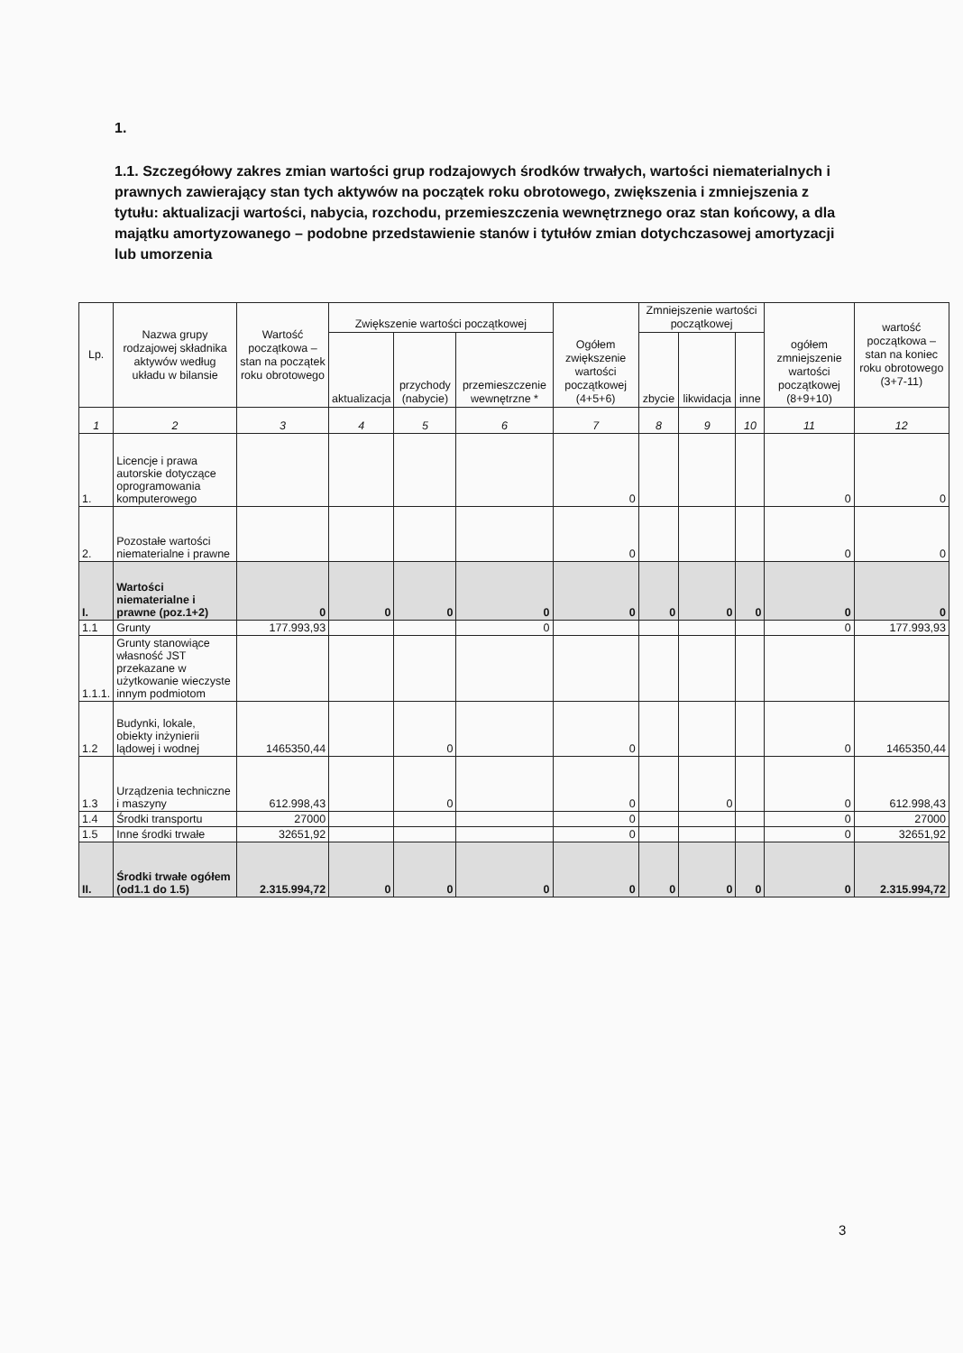1.
1.1. Szczegółowy zakres zmian wartości grup rodzajowych środków trwałych, wartości niematerialnych i prawnych zawierający stan tych aktywów na początek roku obrotowego, zwiększenia i zmniejszenia z tytułu: aktualizacji wartości, nabycia, rozchodu, przemieszczenia wewnętrznego oraz stan końcowy, a dla majątku amortyzowanego – podobne przedstawienie stanów i tytułów zmian dotychczasowej amortyzacji lub umorzenia
| Lp. | Nazwa grupy rodzajowej składnika aktywów według układu w bilansie | Wartość początkowa – stan na początek roku obrotowego | Zwiększenie wartości początkowej | | | Ogółem zwiększenie wartości początkowej (4+5+6) | Zmniejszenie wartości początkowej | | | ogółem zmniejszenie wartości początkowej (8+9+10) | wartość początkowa – stan na koniec roku obrotowego (3+7-11) |
| --- | --- | --- | --- | --- | --- | --- | --- | --- | --- | --- | --- |
| | | | aktualizacja | przychody (nabycie) | przemieszczenie wewnętrzne * | | zbycie | likwidacja | inne | | |
| 1 | 2 | 3 | 4 | 5 | 6 | 7 | 8 | 9 | 10 | 11 | 12 |
| 1. | Licencje i prawa autorskie dotyczące oprogramowania komputerowego | | | | | 0 | | | | 0 | 0 |
| 2. | Pozostałe wartości niematerialne i prawne | | | | | 0 | | | | 0 | 0 |
| I. | Wartości niematerialne i prawne (poz.1+2) | 0 | 0 | 0 | 0 | 0 | 0 | 0 | 0 | 0 | 0 |
| 1.1 | Grunty | 177.993,93 | | | 0 | | | | | 0 | 177.993,93 |
| 1.1.1. | Grunty stanowiące własność JST przekazane w użytkowanie wieczyste innym podmiotom | | | | | | | | | | |
| 1.2 | Budynki, lokale, obiekty inżynierii lądowej i wodnej | 1465350,44 | | 0 | | 0 | | | | 0 | 1465350,44 |
| 1.3 | Urządzenia techniczne i maszyny | 612.998,43 | | 0 | | 0 | | 0 | | 0 | 612.998,43 |
| 1.4 | Środki transportu | 27000 | | | | 0 | | | | 0 | 27000 |
| 1.5 | Inne środki trwałe | 32651,92 | | | | 0 | | | | 0 | 32651,92 |
| II. | Środki trwałe ogółem (od1.1 do 1.5) | 2.315.994,72 | 0 | 0 | 0 | 0 | 0 | 0 | 0 | 0 | 2.315.994,72 |
3